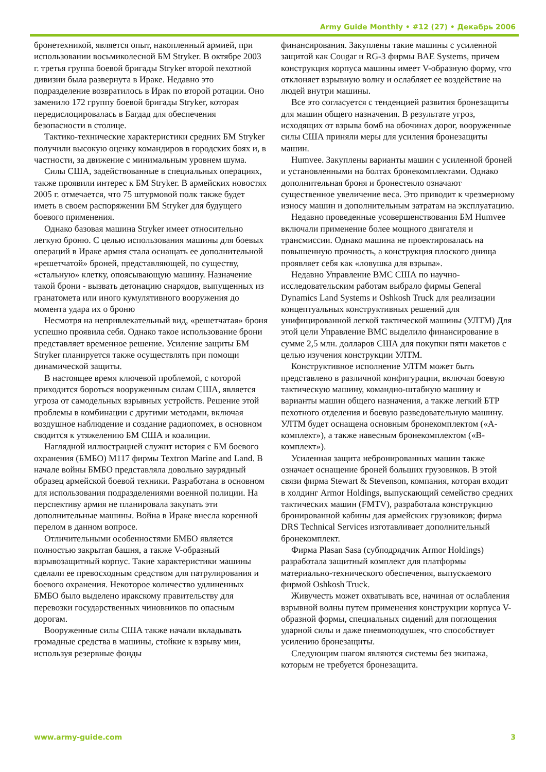Army Guide Monthly • #12 (27) • Декабрь 2006
бронетехникой, является опыт, накопленный армией, при использовании восьмиколесной БМ Stryker. В октябре 2003 г. третья группа боевой бригады Stryker второй пехотной дивизии была развернута в Ираке. Недавно это подразделение возвратилось в Ирак по второй ротации. Оно заменило 172 группу боевой бригады Stryker, которая передислоцировалась в Багдад для обеспечения безопасности в столице.
Тактико-технические характеристики средних БМ Stryker получили высокую оценку командиров в городских боях и, в частности, за движение с минимальным уровнем шума.
Силы США, задействованные в специальных операциях, также проявили интерес к БМ Stryker. В армейских новостях 2005 г. отмечается, что 75 штурмовой полк также будет иметь в своем распоряжении БМ Stryker для будущего боевого применения.
Однако базовая машина Stryker имеет относительно легкую броню. С целью использования машины для боевых операций в Ираке армия стала оснащать ее дополнительной «решетчатой» броней, представляющей, по существу, «стальную» клетку, опоясывающую машину. Назначение такой брони - вызвать детонацию снарядов, выпущенных из гранатомета или иного кумулятивного вооружения до момента удара их о броню
Несмотря на непривлекательный вид, «решетчатая» броня успешно проявила себя. Однако такое использование брони представляет временное решение. Усиление защиты БМ Stryker планируется также осуществлять при помощи динамической защиты.
В настоящее время ключевой проблемой, с которой приходится бороться вооруженным силам США, является угроза от самодельных взрывных устройств. Решение этой проблемы в комбинации с другими методами, включая воздушное наблюдение и создание радиопомех, в основном сводится к утяжелению БМ США и коалиции.
Наглядной иллюстрацией служит история с БМ боевого охранения (БМБО) M117 фирмы Textron Marine and Land. В начале войны БМБО представляла довольно заурядный образец армейской боевой техники. Разработана в основном для использования подразделениями военной полиции. На перспективу армия не планировала закупать эти дополнительные машины. Война в Ираке внесла коренной перелом в данном вопросе.
Отличительными особенностями БМБО является полностью закрытая башня, а также V-образный взрывозащитный корпус. Такие характеристики машины сделали ее превосходным средством для патрулирования и боевого охранения. Некоторое количество удлиненных БМБО было выделено иракскому правительству для перевозки государственных чиновников по опасным дорогам.
Вооруженные силы США также начали вкладывать громадные средства в машины, стойкие к взрыву мин, используя резервные фонды
финансирования. Закуплены такие машины с усиленной защитой как Cougar и RG-3 фирмы BAE Systems, причем конструкция корпуса машины имеет V-образную форму, что отклоняет взрывную волну и ослабляет ее воздействие на людей внутри машины.
Все это согласуется с тенденцией развития бронезащиты для машин общего назначения. В результате угроз, исходящих от взрыва бомб на обочинах дорог, вооруженные силы США приняли меры для усиления бронезащиты машин.
Humvee. Закуплены варианты машин с усиленной броней и установленными на болтах бронекомплектами. Однако дополнительная броня и бронестекло означают существенное увеличение веса. Это приводит к чрезмерному износу машин и дополнительным затратам на эксплуатацию.
Недавно проведенные усовершенствования БМ Humvee включали применение более мощного двигателя и трансмиссии. Однако машина не проектировалась на повышенную прочность, а конструкция плоского днища проявляет себя как «ловушка для взрыва».
Недавно Управление ВМС США по научно-исследовательским работам выбрало фирмы General Dynamics Land Systems и Oshkosh Truck для реализации концептуальных конструктивных решений для унифицированной легкой тактической машины (УЛТМ) Для этой цели Управление ВМС выделило финансирование в сумме 2,5 млн. долларов США для покупки пяти макетов с целью изучения конструкции УЛТМ.
Конструктивное исполнение УЛТМ может быть представлено в различной конфигурации, включая боевую тактическую машину, командно-штабную машину и варианты машин общего назначения, а также легкий БТР пехотного отделения и боевую разведовательную машину. УЛТМ будет оснащена основным бронекомплектом («А-комплект»), а также навесным бронекомплектом («В-комплект»).
Усиленная защита небронированных машин также означает оснащение броней больших грузовиков. В этой связи фирма Stewart & Stevenson, компания, которая входит в холдинг Armor Holdings, выпускающий семейство средних тактических машин (FMTV), разработала конструкцию бронированной кабины для армейских грузовиков; фирма DRS Technical Services изготавливает дополнительный бронекомплект.
Фирма Plasan Sasa (субподрядчик Armor Holdings) разработала защитный комплект для платформы материально-технического обеспечения, выпускаемого фирмой Oshkosh Truck.
Живучесть может охватывать все, начиная от ослабления взрывной волны путем применения конструкции корпуса V-образной формы, специальных сидений для поглощения ударной силы и даже пневмоподушек, что способствует усилению бронезащиты.
Следующим шагом являются системы без экипажа, которым не требуется бронезащита.
www.army-guide.com 3